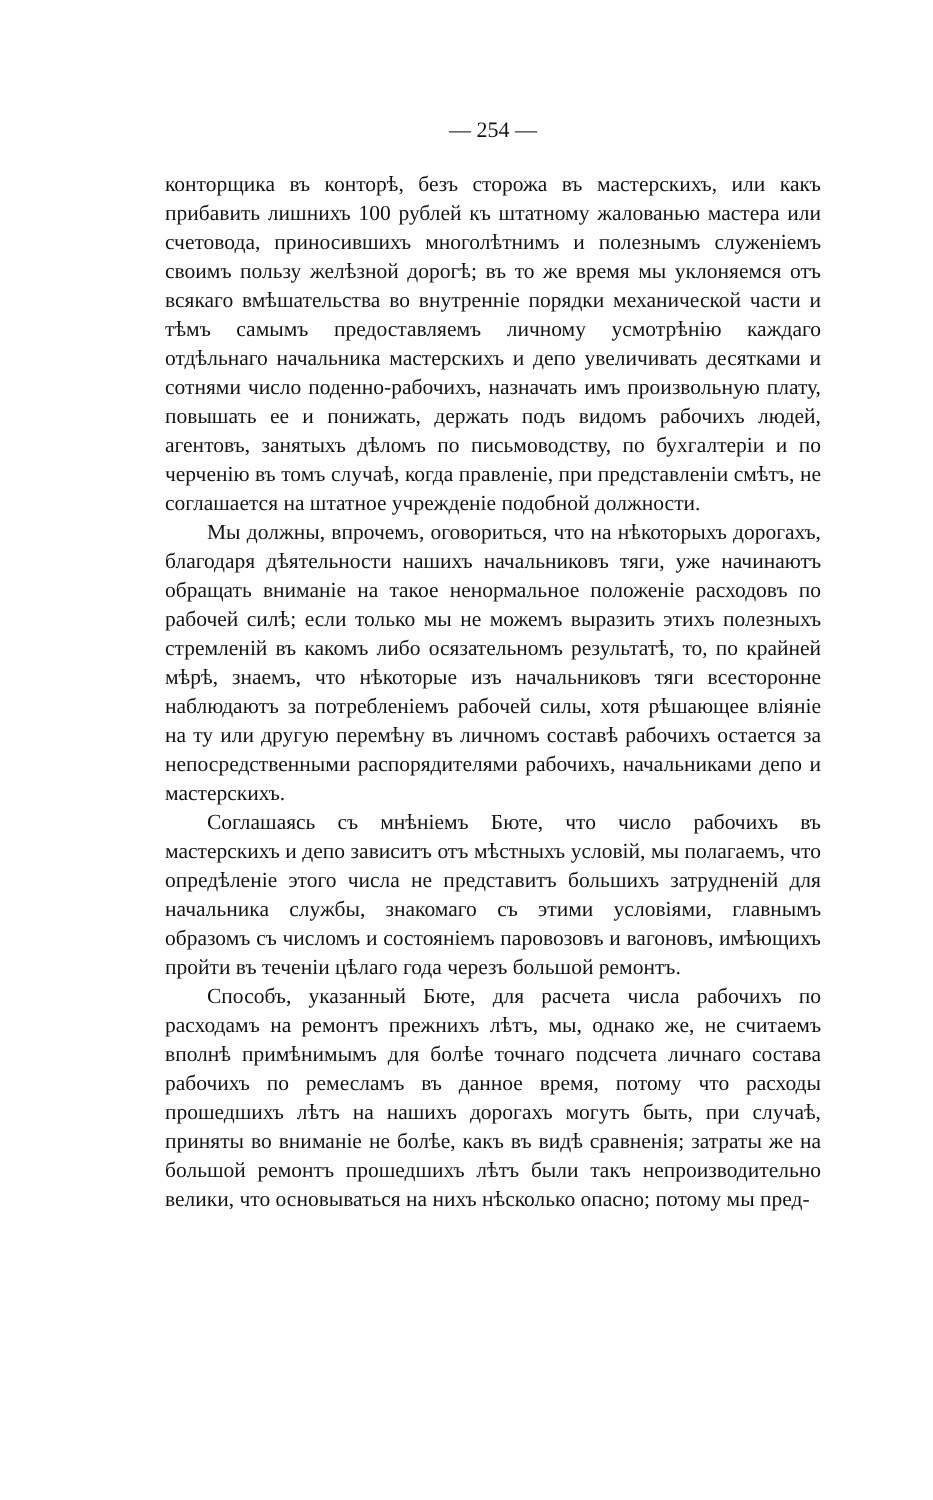— 254 —
конторщика въ конторѣ, безъ сторожа въ мастерскихъ, или какъ прибавить лишнихъ 100 рублей къ штатному жалованью мастера или счетовода, приносившихъ многолѣтнимъ и полезнымъ служенiемъ своимъ пользу желѣзной дорогѣ; въ то же время мы уклоняемся отъ всякаго вмѣшательства во внутреннiе порядки механической части и тѣмъ самымъ предоставляемъ личному усмотрѣнiю каждаго отдѣльнаго начальника мастерскихъ и депо увеличивать десятками и сотнями число поденно-рабочихъ, назначать имъ произвольную плату, повышать ее и понижать, держать подъ видомъ рабочихъ людей, агентовъ, занятыхъ дѣломъ по письмоводству, по бухгалтерiи и по черченiю въ томъ случаѣ, когда правленiе, при представленiи смѣтъ, не соглашается на штатное учрежденiе подобной должности.
Мы должны, впрочемъ, оговориться, что на нѣкоторыхъ дорогахъ, благодаря дѣятельности нашихъ начальниковъ тяги, уже начинаютъ обращать вниманiе на такое ненормальное положенiе расходовъ по рабочей силѣ; если только мы не можемъ выразить этихъ полезныхъ стремленiй въ какомъ либо осязательномъ результатѣ, то, по крайней мѣрѣ, знаемъ, что нѣкоторые изъ начальниковъ тяги всесторонне наблюдаютъ за потребленiемъ рабочей силы, хотя рѣшающее влiянiе на ту или другую перемѣну въ личномъ составѣ рабочихъ остается за непосредственными распорядителями рабочихъ, начальниками депо и мастерскихъ.
Соглашаясь съ мнѣнiемъ Бюте, что число рабочихъ въ мастерскихъ и депо зависитъ отъ мѣстныхъ условiй, мы полагаемъ, что опредѣленiе этого числа не представитъ большихъ затрудненiй для начальника службы, знакомаго съ этими условiями, главнымъ образомъ съ числомъ и состоянiемъ паровозовъ и вагоновъ, имѣющихъ пройти въ теченiи цѣлаго года черезъ большой ремонтъ.
Способъ, указанный Бюте, для расчета числа рабочихъ по расходамъ на ремонтъ прежнихъ лѣтъ, мы, однако же, не считаемъ вполнѣ примѣнимымъ для болѣе точнаго подсчета личнаго состава рабочихъ по ремесламъ въ данное время, потому что расходы прошедшихъ лѣтъ на нашихъ дорогахъ могутъ быть, при случаѣ, приняты во вниманiе не болѣе, какъ въ видѣ сравненiя; затраты же на большой ремонтъ прошедшихъ лѣтъ были такъ непроизводительно велики, что основываться на нихъ нѣсколько опасно; потому мы пред-